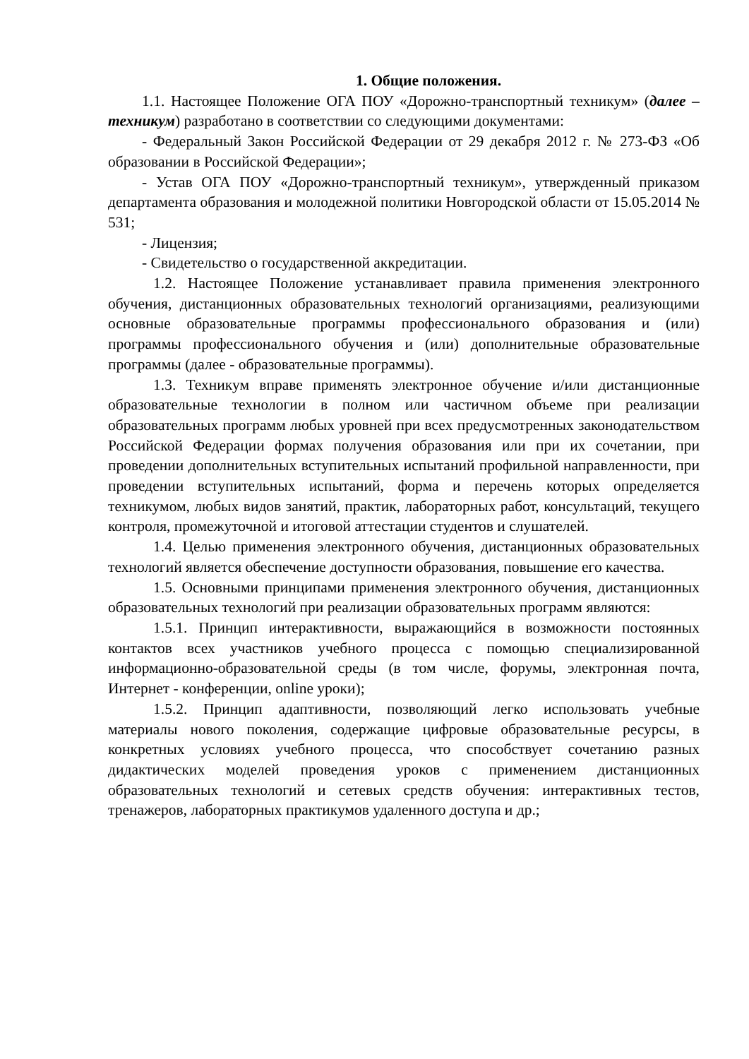1. Общие положения.
1.1. Настоящее Положение ОГА ПОУ «Дорожно-транспортный техникум» (далее – техникум) разработано в соответствии со следующими документами:
- Федеральный Закон Российской Федерации от 29 декабря 2012 г. № 273-ФЗ «Об образовании в Российской Федерации»;
- Устав ОГА ПОУ «Дорожно-транспортный техникум», утвержденный приказом департамента образования и молодежной политики Новгородской области от 15.05.2014 № 531;
- Лицензия;
- Свидетельство о государственной аккредитации.
1.2. Настоящее Положение устанавливает правила применения электронного обучения, дистанционных образовательных технологий организациями, реализующими основные образовательные программы профессионального образования и (или) программы профессионального обучения и (или) дополнительные образовательные программы (далее - образовательные программы).
1.3. Техникум вправе применять электронное обучение и/или дистанционные образовательные технологии в полном или частичном объеме при реализации образовательных программ любых уровней при всех предусмотренных законодательством Российской Федерации формах получения образования или при их сочетании, при проведении дополнительных вступительных испытаний профильной направленности, при проведении вступительных испытаний, форма и перечень которых определяется техникумом, любых видов занятий, практик, лабораторных работ, консультаций, текущего контроля, промежуточной и итоговой аттестации студентов и слушателей.
1.4. Целью применения электронного обучения, дистанционных образовательных технологий является обеспечение доступности образования, повышение его качества.
1.5. Основными принципами применения электронного обучения, дистанционных образовательных технологий при реализации образовательных программ являются:
1.5.1. Принцип интерактивности, выражающийся в возможности постоянных контактов всех участников учебного процесса с помощью специализированной информационно-образовательной среды (в том числе, форумы, электронная почта, Интернет - конференции, online уроки);
1.5.2. Принцип адаптивности, позволяющий легко использовать учебные материалы нового поколения, содержащие цифровые образовательные ресурсы, в конкретных условиях учебного процесса, что способствует сочетанию разных дидактических моделей проведения уроков с применением дистанционных образовательных технологий и сетевых средств обучения: интерактивных тестов, тренажеров, лабораторных практикумов удаленного доступа и др.;